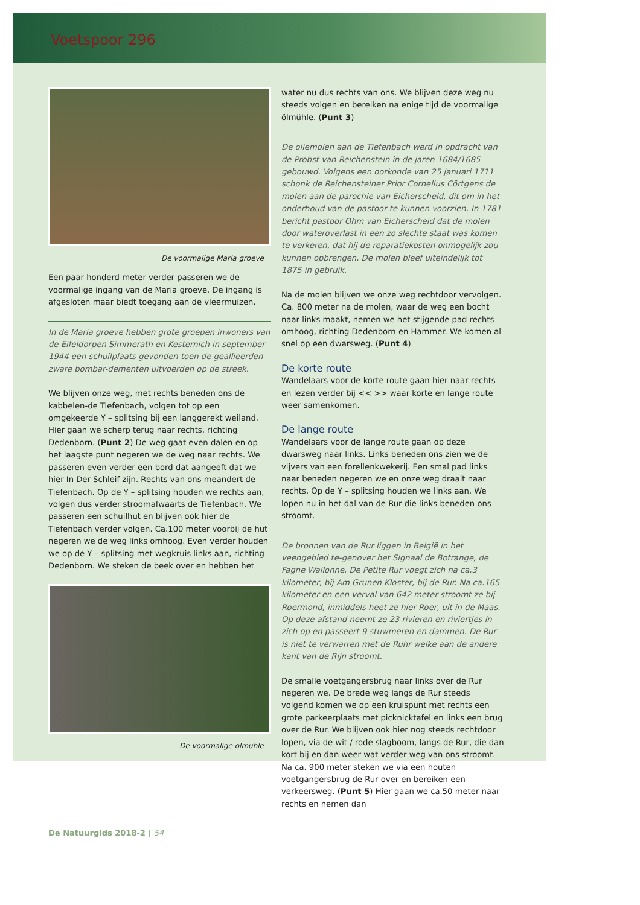Voetspoor 296
De voormalige Maria groeve
Een paar honderd meter verder passeren we de voormalige ingang van de Maria groeve. De ingang is afgesloten maar biedt toegang aan de vleermuizen.
In de Maria groeve hebben grote groepen inwoners van de Eifeldorpen Simmerath en Kesternich in september 1944 een schuilplaats gevonden toen de geallieerden zware bombar-dementen uitvoerden op de streek.
We blijven onze weg, met rechts beneden ons de kabbelen-de Tiefenbach, volgen tot op een omgekeerde Y – splitsing bij een langgerekt weiland. Hier gaan we scherp terug naar rechts, richting Dedenborn. (Punt 2) De weg gaat even dalen en op het laagste punt negeren we de weg naar rechts. We passeren even verder een bord dat aangeeft dat we hier In Der Schleif zijn. Rechts van ons meandert de Tiefenbach. Op de Y – splitsing houden we rechts aan, volgen dus verder stroomafwaarts de Tiefenbach. We passeren een schuilhut en blijven ook hier de Tiefenbach verder volgen. Ca.100 meter voorbij de hut negeren we de weg links omhoog. Even verder houden we op de Y – splitsing met wegkruis links aan, richting Dedenborn. We steken de beek over en hebben het
De voormalige ölmühle
water nu dus rechts van ons. We blijven deze weg nu steeds volgen en bereiken na enige tijd de voormalige ölmühle. (Punt 3)
De oliemolen aan de Tiefenbach werd in opdracht van de Probst van Reichenstein in de jaren 1684/1685 gebouwd. Volgens een oorkonde van 25 januari 1711 schonk de Reichensteiner Prior Cornelius Cörtgens de molen aan de parochie van Eicherscheid, dit om in het onderhoud van de pastoor te kunnen voorzien. In 1781 bericht pastoor Ohm van Eicherscheid dat de molen door wateroverlast in een zo slechte staat was komen te verkeren, dat hij de reparatiekosten onmogelijk zou kunnen opbrengen. De molen bleef uiteindelijk tot 1875 in gebruik.
Na de molen blijven we onze weg rechtdoor vervolgen. Ca. 800 meter na de molen, waar de weg een bocht naar links maakt, nemen we het stijgende pad rechts omhoog, richting Dedenborn en Hammer. We komen al snel op een dwarsweg. (Punt 4)
De korte route
Wandelaars voor de korte route gaan hier naar rechts en lezen verder bij << >> waar korte en lange route weer samenkomen.
De lange route
Wandelaars voor de lange route gaan op deze dwarsweg naar links. Links beneden ons zien we de vijvers van een forellenkwekerij. Een smal pad links naar beneden negeren we en onze weg draait naar rechts. Op de Y – splitsing houden we links aan. We lopen nu in het dal van de Rur die links beneden ons stroomt.
De bronnen van de Rur liggen in België in het veengebied te-genover het Signaal de Botrange, de Fagne Wallonne. De Petite Rur voegt zich na ca.3 kilometer, bij Am Grunen Kloster, bij de Rur. Na ca.165 kilometer en een verval van 642 meter stroomt ze bij Roermond, inmiddels heet ze hier Roer, uit in de Maas. Op deze afstand neemt ze 23 rivieren en riviertjes in zich op en passeert 9 stuwmeren en dammen. De Rur is niet te verwarren met de Ruhr welke aan de andere kant van de Rijn stroomt.
De smalle voetgangersbrug naar links over de Rur negeren we. De brede weg langs de Rur steeds volgend komen we op een kruispunt met rechts een grote parkeerplaats met picknicktafel en links een brug over de Rur. We blijven ook hier nog steeds rechtdoor lopen, via de wit / rode slagboom, langs de Rur, die dan kort bij en dan weer wat verder weg van ons stroomt. Na ca. 900 meter steken we via een houten voetgangersbrug de Rur over en bereiken een verkeersweg. (Punt 5) Hier gaan we ca.50 meter naar rechts en nemen dan
De Natuurgids 2018-2 | 54